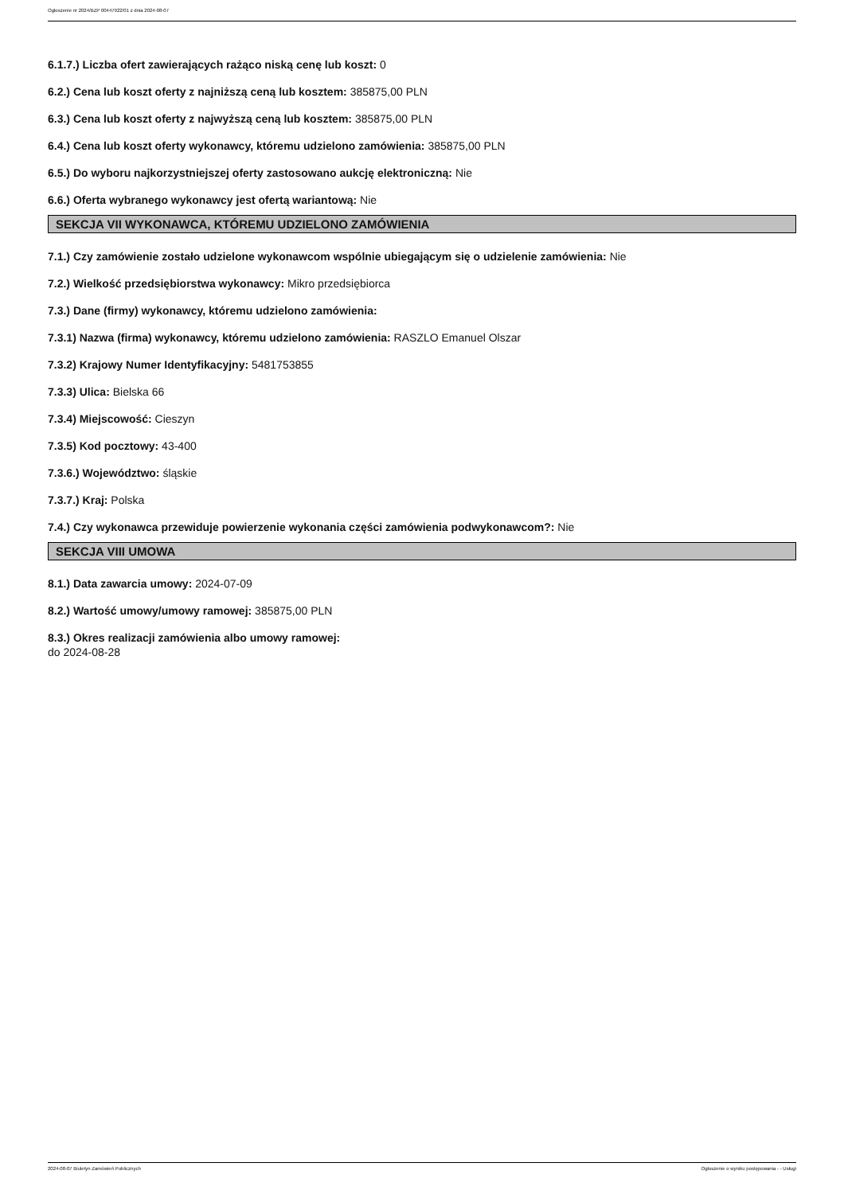Ogłoszenie nr 2024/BZP 00447922/01 z dnia 2024-08-07
6.1.7.) Liczba ofert zawierających rażąco niską cenę lub koszt: 0
6.2.) Cena lub koszt oferty z najniższą ceną lub kosztem: 385875,00 PLN
6.3.) Cena lub koszt oferty z najwyższą ceną lub kosztem: 385875,00 PLN
6.4.) Cena lub koszt oferty wykonawcy, któremu udzielono zamówienia: 385875,00 PLN
6.5.) Do wyboru najkorzystniejszej oferty zastosowano aukcję elektroniczną: Nie
6.6.) Oferta wybranego wykonawcy jest ofertą wariantową: Nie
SEKCJA VII WYKONAWCA, KTÓREMU UDZIELONO ZAMÓWIENIA
7.1.) Czy zamówienie zostało udzielone wykonawcom wspólnie ubiegającym się o udzielenie zamówienia: Nie
7.2.) Wielkość przedsiębiorstwa wykonawcy: Mikro przedsiębiorca
7.3.) Dane (firmy) wykonawcy, któremu udzielono zamówienia:
7.3.1) Nazwa (firma) wykonawcy, któremu udzielono zamówienia: RASZLO Emanuel Olszar
7.3.2) Krajowy Numer Identyfikacyjny: 5481753855
7.3.3) Ulica: Bielska 66
7.3.4) Miejscowość: Cieszyn
7.3.5) Kod pocztowy: 43-400
7.3.6.) Województwo: śląskie
7.3.7.) Kraj: Polska
7.4.) Czy wykonawca przewiduje powierzenie wykonania części zamówienia podwykonawcom?: Nie
SEKCJA VIII UMOWA
8.1.) Data zawarcia umowy: 2024-07-09
8.2.) Wartość umowy/umowy ramowej: 385875,00 PLN
8.3.) Okres realizacji zamówienia albo umowy ramowej:
do 2024-08-28
2024-08-07 Biuletyn Zamówień Publicznych Ogłoszenie o wyniku postępowania - - Usługi